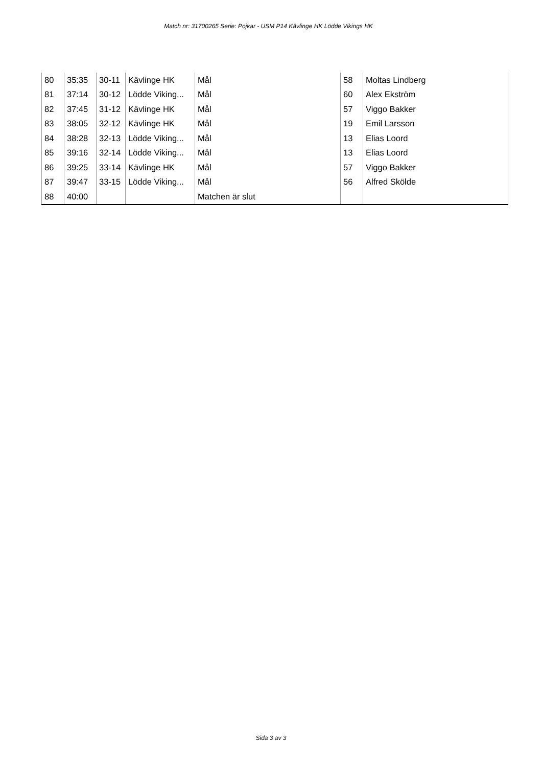Match nr: 31700265 Serie: Pojkar - USM P14 Kävlinge HK Lödde Vikings HK
| 80 | 35:35 | 30-11 | Kävlinge HK | Mål | 58 | Moltas Lindberg |
| 81 | 37:14 | 30-12 | Lödde Viking... | Mål | 60 | Alex Ekström |
| 82 | 37:45 | 31-12 | Kävlinge HK | Mål | 57 | Viggo Bakker |
| 83 | 38:05 | 32-12 | Kävlinge HK | Mål | 19 | Emil Larsson |
| 84 | 38:28 | 32-13 | Lödde Viking... | Mål | 13 | Elias Loord |
| 85 | 39:16 | 32-14 | Lödde Viking... | Mål | 13 | Elias Loord |
| 86 | 39:25 | 33-14 | Kävlinge HK | Mål | 57 | Viggo Bakker |
| 87 | 39:47 | 33-15 | Lödde Viking... | Mål | 56 | Alfred Skölde |
| 88 | 40:00 | | | Matchen är slut | | |
Sida 3 av 3